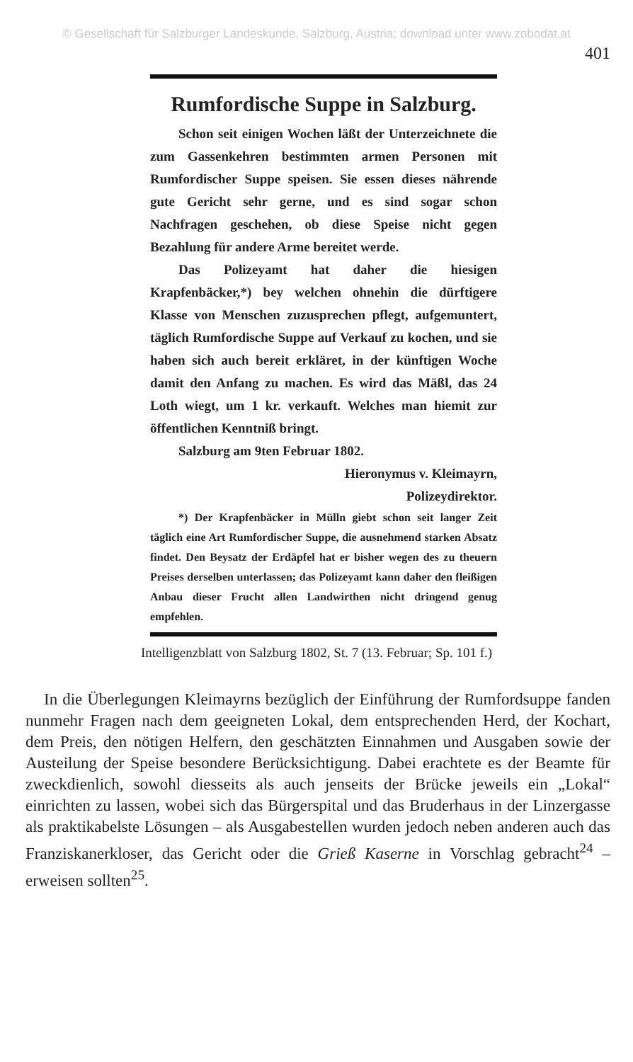© Gesellschaft für Salzburger Landeskunde, Salzburg, Austria; download unter www.zobodat.at
401
Rumfordische Suppe in Salzburg.
Schon seit einigen Wochen läßt der Unterzeichnete die zum Gassenkehren bestimmten armen Personen mit Rumfordischer Suppe speisen. Sie essen dieses nährende gute Gericht sehr gerne, und es sind sogar schon Nachfragen geschehen, ob diese Speise nicht gegen Bezahlung für andere Arme bereitet werde.
Das Polizeyamt hat daher die hiesigen Krapfenbäcker,*) bey welchen ohnehin die dürftigere Klasse von Menschen zuzusprechen pflegt, aufgemuntert, täglich Rumfordische Suppe auf Verkauf zu kochen, und sie haben sich auch bereit erkläret, in der künftigen Woche damit den Anfang zu machen. Es wird das Mäßl, das 24 Loth wiegt, um 1 kr. verkauft. Welches man hiemit zur öffentlichen Kenntniß bringt.
Salzburg am 9ten Februar 1802.
Hieronymus v. Kleimayrn,
Polizeydirektor.
*) Der Krapfenbäcker in Mülln giebt schon seit langer Zeit täglich eine Art Rumfordischer Suppe, die ausnehmend starken Absatz findet. Den Beysatz der Erdäpfel hat er bisher wegen des zu theuern Preises derselben unterlassen; das Polizeyamt kann daher den fleißigen Anbau dieser Frucht allen Landwirthen nicht dringend genug empfehlen.
Intelligenzblatt von Salzburg 1802, St. 7 (13. Februar; Sp. 101 f.)
In die Überlegungen Kleimayrns bezüglich der Einführung der Rumfordsuppe fanden nunmehr Fragen nach dem geeigneten Lokal, dem entsprechenden Herd, der Kochart, dem Preis, den nötigen Helfern, den geschätzten Einnahmen und Ausgaben sowie der Austeilung der Speise besondere Berücksichtigung. Dabei erachtete es der Beamte für zweckdienlich, sowohl diesseits als auch jenseits der Brücke jeweils ein „Lokal“ einrichten zu lassen, wobei sich das Bürgerspital und das Bruderhaus in der Linzergasse als praktikabelste Lösungen – als Ausgabestellen wurden jedoch neben anderen auch das Franziskanerkloser, das Gericht oder die Grieß Kaserne in Vorschlag gebracht<sup>24</sup> – erweisen sollten<sup>25</sup>.